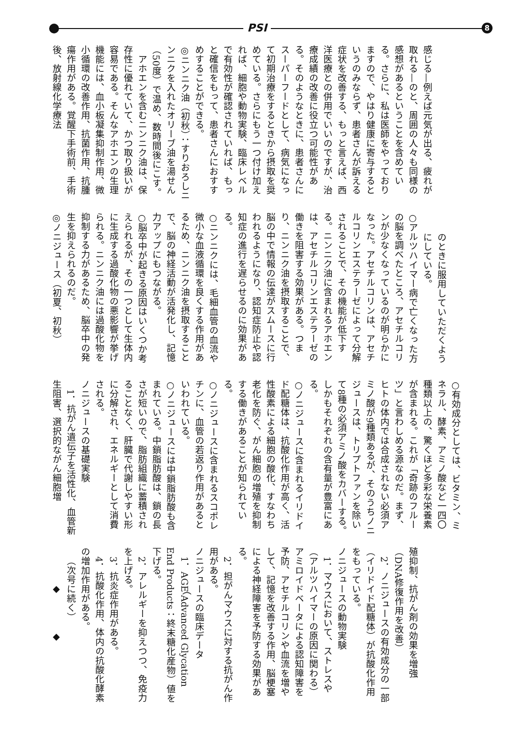PSI 8
感じる—例えば元気が出る、疲れが取れる—のと、周囲の人々も同様の感想があるということを含めている。さらに、私は医師をやっておりますので、やはり健康に寄与するというのみならず、患者さんが訴える症状を改善する、もっと言えば、西洋医療との併用でいいのですが、治療成績の改善に役立つ可能性がある。そのようなときに、患者さんにスーパーフードとして、病気になって初期治療をするときから摂取を奨めている。さらにもう一つ付け加えれば、細胞や動物実験、臨床レベルで有効性が確認されていれば、もっと確信をもって、患者さんにおすすめすることができる。
◎ニンニク油（初秋）：すりおろしニンニクを入れたオリーブ油を湯せん（50度）で温め、数時間後にこす。
アホエンを含むニンニク油は、保存性に優れていて、かつ取り扱いが容易である。そんなアホエンの生理機能には、血小板凝集抑制作用、微小循環の改善作用、抗菌作用、抗腫瘍作用がある。覚醒下手術前、手術後、放射線化学療法
のときに服用していただくようにしている。
○アルツハイマー病で亡くなった方の脳を調べたところ、アセチルコリンが少なくなっているのが明らかになった。アセチルコリンは、アセチルコリンエステラーゼによって分解されることで、その機能が低下する。ニンニク油に含まれるアホエンは、アセチルコリンエステラーゼの働きを阻害する効果がある。つまり、ニンニク油を摂取することで、脳の中で情報の伝達がスムースに行われるようになり、認知症防止や認知症の進行を遅らせるのに効果がある。
○ニンニクには、毛細血管の血流や微小な血液循環を良くする作用があるため、ニンニク油を摂取することで、脳の神経活動が活発化し、記憶力アップにもつながる。
○脳卒中が起きる原因はいくつか考えられるが、その一つとして生体内に生成する過酸化物の悪影響が挙げられる。ニンニク油には過酸化物を抑制する力があるため、脳卒中の発生を抑えられるのだ。
◎ノニジュース（初夏、初秋）
○有効成分としては、ビタミン、ミネラル、酵素、アミノ酸など一四〇種類以上の、驚くほど多彩な栄養素が含まれる。これが「奇跡のフルーツ」と言わしめる源なのだ。まず、ヒトの体内では合成されない必須アミノ酸が9種類あるが、そのうちノニジュースは、トリプトファンを除いて8種の必須アミノ酸をカバーする。しかもそれぞれの含有量が豊富にある。
○ノニジュースに含まれるイリドイド配糖体は、抗酸化作用が高く、活性酸素による細胞の酸化、すなわち老化を防ぐ、がん細胞の増殖を抑制する働きがあることが知られている。
○ノニジュースに含まれるスコポレチンに、血管の若返り作用があるといわれている。
○ノニジュースには中鎖脂肪酸も含まれている。中鎖脂肪酸は、鎖の長さが短いので、脂肪組織に蓄積されることなく、肝臓で代謝しやすい形に分解され、エネルギーとして消費される。
ノニジュースの基礎実験
1．抗がん遺伝子を活性化、血管新生阻害、選択的ながん細胞増
殖抑制、抗がん剤の効果を増強（DNA修復作用を改善）
2．ノニジュースの有効成分の一部（イリドイド配糖体）が抗酸化作用をもっている。
ノニジュースの動物実験
1．マウスにおいて、ストレスや（アルツハイマーの原因に関わる）アミロイドベータによる認知障害を予防、アセチルコリンや血流を増やして、記憶を改善する作用、脳梗塞による神経障害を予防する効果がある。
2．担がんマウスに対する抗がん作用がある。
ノニジュースの臨床データ
1．AGE（Advanced Glycation End Products：終末糖化産物）値を下げる。
2．アレルギーを抑えつつ、免疫力を上げる。
3．抗炎症作用がある。
4．抗酸化作用、体内の抗酸化酵素の増加作用がある。
（次号に続く）
◆　　　　◆